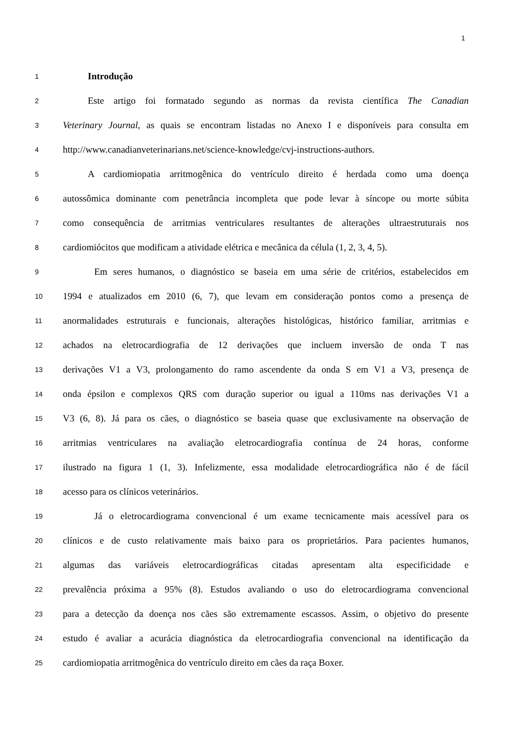1
1 Introdução
2 Este artigo foi formatado segundo as normas da revista científica The Canadian
3 Veterinary Journal, as quais se encontram listadas no Anexo I e disponíveis para consulta em
4 http://www.canadianveterinarians.net/science-knowledge/cvj-instructions-authors.
5 A cardiomiopatia arritmogênica do ventrículo direito é herdada como uma doença
6 autossômica dominante com penetrância incompleta que pode levar à síncope ou morte súbita
7 como consequência de arritmias ventriculares resultantes de alterações ultraestruturais nos
8 cardiomiócitos que modificam a atividade elétrica e mecânica da célula (1, 2, 3, 4, 5).
9 Em seres humanos, o diagnóstico se baseia em uma série de critérios, estabelecidos em
10 1994 e atualizados em 2010 (6, 7), que levam em consideração pontos como a presença de
11 anormalidades estruturais e funcionais, alterações histológicas, histórico familiar, arritmias e
12 achados na eletrocardiografia de 12 derivações que incluem inversão de onda T nas
13 derivações V1 a V3, prolongamento do ramo ascendente da onda S em V1 a V3, presença de
14 onda épsilon e complexos QRS com duração superior ou igual a 110ms nas derivações V1 a
15 V3 (6, 8). Já para os cães, o diagnóstico se baseia quase que exclusivamente na observação de
16 arritmias ventriculares na avaliação eletrocardiografia contínua de 24 horas, conforme
17 ilustrado na figura 1 (1, 3). Infelizmente, essa modalidade eletrocardiográfica não é de fácil
18 acesso para os clínicos veterinários.
19 Já o eletrocardiograma convencional é um exame tecnicamente mais acessível para os
20 clínicos e de custo relativamente mais baixo para os proprietários. Para pacientes humanos,
21 algumas das variáveis eletrocardiográficas citadas apresentam alta especificidade e
22 prevalência próxima a 95% (8). Estudos avaliando o uso do eletrocardiograma convencional
23 para a detecção da doença nos cães são extremamente escassos. Assim, o objetivo do presente
24 estudo é avaliar a acurácia diagnóstica da eletrocardiografia convencional na identificação da
25 cardiomiopatia arritmogênica do ventrículo direito em cães da raça Boxer.